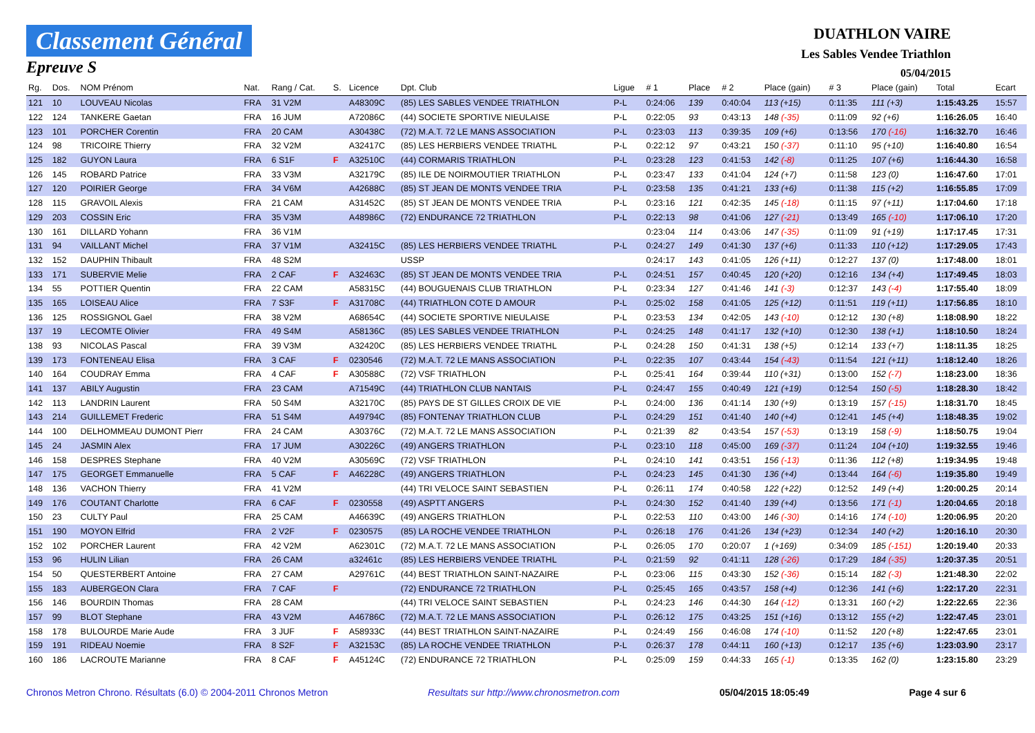Classement Général
Epreuve S
DUATHLON VAIRE
Les Sables Vendee Triathlon
05/04/2015
| Rg. | Dos. | NOM Prénom | Nat. | Rang / Cat. | S. | Licence | Dpt. Club | Ligue | # 1 | Place | # 2 | Place (gain) | # 3 | Place (gain) | Total | Ecart |
| --- | --- | --- | --- | --- | --- | --- | --- | --- | --- | --- | --- | --- | --- | --- | --- | --- |
| 121 | 10 | LOUVEAU Nicolas | FRA | 31 V2M | | A48309C | (85) LES SABLES VENDEE TRIATHLON | P-L | 0:24:06 | 139 | 0:40:04 | 113 (+15) | 0:11:35 | 111 (+3) | 1:15:43.25 | 15:57 |
| 122 | 124 | TANKERE Gaetan | FRA | 16 JUM | | A72086C | (44) SOCIETE SPORTIVE NIEULAISE | P-L | 0:22:05 | 93 | 0:43:13 | 148 (-35) | 0:11:09 | 92 (+6) | 1:16:26.05 | 16:40 |
| 123 | 101 | PORCHER Corentin | FRA | 20 CAM | | A30438C | (72) M.A.T. 72 LE MANS ASSOCIATION | P-L | 0:23:03 | 113 | 0:39:35 | 109 (+6) | 0:13:56 | 170 (-16) | 1:16:32.70 | 16:46 |
| 124 | 98 | TRICOIRE Thierry | FRA | 32 V2M | | A32417C | (85) LES HERBIERS VENDEE TRIATHL | P-L | 0:22:12 | 97 | 0:43:21 | 150 (-37) | 0:11:10 | 95 (+10) | 1:16:40.80 | 16:54 |
| 125 | 182 | GUYON Laura | FRA | 6 S1F | F | A32510C | (44) CORMARIS TRIATHLON | P-L | 0:23:28 | 123 | 0:41:53 | 142 (-8) | 0:11:25 | 107 (+6) | 1:16:44.30 | 16:58 |
| 126 | 145 | ROBARD Patrice | FRA | 33 V3M | | A32179C | (85) ILE DE NOIRMOUTIER TRIATHLON | P-L | 0:23:47 | 133 | 0:41:04 | 124 (+7) | 0:11:58 | 123 (0) | 1:16:47.60 | 17:01 |
| 127 | 120 | POIRIER George | FRA | 34 V6M | | A42688C | (85) ST JEAN DE MONTS VENDEE TRIA | P-L | 0:23:58 | 135 | 0:41:21 | 133 (+6) | 0:11:38 | 115 (+2) | 1:16:55.85 | 17:09 |
| 128 | 115 | GRAVOIL Alexis | FRA | 21 CAM | | A31452C | (85) ST JEAN DE MONTS VENDEE TRIA | P-L | 0:23:16 | 121 | 0:42:35 | 145 (-18) | 0:11:15 | 97 (+11) | 1:17:04.60 | 17:18 |
| 129 | 203 | COSSIN Eric | FRA | 35 V3M | | A48986C | (72) ENDURANCE 72 TRIATHLON | P-L | 0:22:13 | 98 | 0:41:06 | 127 (-21) | 0:13:49 | 165 (-10) | 1:17:06.10 | 17:20 |
| 130 | 161 | DILLARD Yohann | FRA | 36 V1M | | | | | 0:23:04 | 114 | 0:43:06 | 147 (-35) | 0:11:09 | 91 (+19) | 1:17:17.45 | 17:31 |
| 131 | 94 | VAILLANT Michel | FRA | 37 V1M | | A32415C | (85) LES HERBIERS VENDEE TRIATHL | P-L | 0:24:27 | 149 | 0:41:30 | 137 (+6) | 0:11:33 | 110 (+12) | 1:17:29.05 | 17:43 |
| 132 | 152 | DAUPHIN Thibault | FRA | 48 S2M | | | USSP | | 0:24:17 | 143 | 0:41:05 | 126 (+11) | 0:12:27 | 137 (0) | 1:17:48.00 | 18:01 |
| 133 | 171 | SUBERVIE Melie | FRA | 2 CAF | F | A32463C | (85) ST JEAN DE MONTS VENDEE TRIA | P-L | 0:24:51 | 157 | 0:40:45 | 120 (+20) | 0:12:16 | 134 (+4) | 1:17:49.45 | 18:03 |
| 134 | 55 | POTTIER Quentin | FRA | 22 CAM | | A58315C | (44) BOUGUENAIS CLUB TRIATHLON | P-L | 0:23:34 | 127 | 0:41:46 | 141 (-3) | 0:12:37 | 143 (-4) | 1:17:55.40 | 18:09 |
| 135 | 165 | LOISEAU Alice | FRA | 7 S3F | F | A31708C | (44) TRIATHLON COTE D AMOUR | P-L | 0:25:02 | 158 | 0:41:05 | 125 (+12) | 0:11:51 | 119 (+11) | 1:17:56.85 | 18:10 |
| 136 | 125 | ROSSIGNOL Gael | FRA | 38 V2M | | A68654C | (44) SOCIETE SPORTIVE NIEULAISE | P-L | 0:23:53 | 134 | 0:42:05 | 143 (-10) | 0:12:12 | 130 (+8) | 1:18:08.90 | 18:22 |
| 137 | 19 | LECOMTE Olivier | FRA | 49 S4M | | A58136C | (85) LES SABLES VENDEE TRIATHLON | P-L | 0:24:25 | 148 | 0:41:17 | 132 (+10) | 0:12:30 | 138 (+1) | 1:18:10.50 | 18:24 |
| 138 | 93 | NICOLAS Pascal | FRA | 39 V3M | | A32420C | (85) LES HERBIERS VENDEE TRIATHL | P-L | 0:24:28 | 150 | 0:41:31 | 138 (+5) | 0:12:14 | 133 (+7) | 1:18:11.35 | 18:25 |
| 139 | 173 | FONTENEAU Elisa | FRA | 3 CAF | F | 0230546 | (72) M.A.T. 72 LE MANS ASSOCIATION | P-L | 0:22:35 | 107 | 0:43:44 | 154 (-43) | 0:11:54 | 121 (+11) | 1:18:12.40 | 18:26 |
| 140 | 164 | COUDRAY Emma | FRA | 4 CAF | F | A30588C | (72) VSF TRIATHLON | P-L | 0:25:41 | 164 | 0:39:44 | 110 (+31) | 0:13:00 | 152 (-7) | 1:18:23.00 | 18:36 |
| 141 | 137 | ABILY Augustin | FRA | 23 CAM | | A71549C | (44) TRIATHLON CLUB NANTAIS | P-L | 0:24:47 | 155 | 0:40:49 | 121 (+19) | 0:12:54 | 150 (-5) | 1:18:28.30 | 18:42 |
| 142 | 113 | LANDRIN Laurent | FRA | 50 S4M | | A32170C | (85) PAYS DE ST GILLES CROIX DE VIE | P-L | 0:24:00 | 136 | 0:41:14 | 130 (+9) | 0:13:19 | 157 (-15) | 1:18:31.70 | 18:45 |
| 143 | 214 | GUILLEMET Frederic | FRA | 51 S4M | | A49794C | (85) FONTENAY TRIATHLON CLUB | P-L | 0:24:29 | 151 | 0:41:40 | 140 (+4) | 0:12:41 | 145 (+4) | 1:18:48.35 | 19:02 |
| 144 | 100 | DELHOMMEAU DUMONT Pierr | FRA | 24 CAM | | A30376C | (72) M.A.T. 72 LE MANS ASSOCIATION | P-L | 0:21:39 | 82 | 0:43:54 | 157 (-53) | 0:13:19 | 158 (-9) | 1:18:50.75 | 19:04 |
| 145 | 24 | JASMIN Alex | FRA | 17 JUM | | A30226C | (49) ANGERS TRIATHLON | P-L | 0:23:10 | 118 | 0:45:00 | 169 (-37) | 0:11:24 | 104 (+10) | 1:19:32.55 | 19:46 |
| 146 | 158 | DESPRES Stephane | FRA | 40 V2M | | A30569C | (72) VSF TRIATHLON | P-L | 0:24:10 | 141 | 0:43:51 | 156 (-13) | 0:11:36 | 112 (+8) | 1:19:34.95 | 19:48 |
| 147 | 175 | GEORGET Emmanuelle | FRA | 5 CAF | F | A46228C | (49) ANGERS TRIATHLON | P-L | 0:24:23 | 145 | 0:41:30 | 136 (+4) | 0:13:44 | 164 (-6) | 1:19:35.80 | 19:49 |
| 148 | 136 | VACHON Thierry | FRA | 41 V2M | | | (44) TRI VELOCE SAINT SEBASTIEN | P-L | 0:26:11 | 174 | 0:40:58 | 122 (+22) | 0:12:52 | 149 (+4) | 1:20:00.25 | 20:14 |
| 149 | 176 | COUTANT Charlotte | FRA | 6 CAF | F | 0230558 | (49) ASPTT ANGERS | P-L | 0:24:30 | 152 | 0:41:40 | 139 (+4) | 0:13:56 | 171 (-1) | 1:20:04.65 | 20:18 |
| 150 | 23 | CULTY Paul | FRA | 25 CAM | | A46639C | (49) ANGERS TRIATHLON | P-L | 0:22:53 | 110 | 0:43:00 | 146 (-30) | 0:14:16 | 174 (-10) | 1:20:06.95 | 20:20 |
| 151 | 190 | MOYON Elfrid | FRA | 2 V2F | F | 0230575 | (85) LA ROCHE VENDEE TRIATHLON | P-L | 0:26:18 | 176 | 0:41:26 | 134 (+23) | 0:12:34 | 140 (+2) | 1:20:16.10 | 20:30 |
| 152 | 102 | PORCHER Laurent | FRA | 42 V2M | | A62301C | (72) M.A.T. 72 LE MANS ASSOCIATION | P-L | 0:26:05 | 170 | 0:20:07 | 1 (+169) | 0:34:09 | 185 (-151) | 1:20:19.40 | 20:33 |
| 153 | 96 | HULIN Lilian | FRA | 26 CAM | | a32461c | (85) LES HERBIERS VENDEE TRIATHL | P-L | 0:21:59 | 92 | 0:41:11 | 128 (-26) | 0:17:29 | 184 (-35) | 1:20:37.35 | 20:51 |
| 154 | 50 | QUESTERBERT Antoine | FRA | 27 CAM | | A29761C | (44) BEST TRIATHLON SAINT-NAZAIRE | P-L | 0:23:06 | 115 | 0:43:30 | 152 (-36) | 0:15:14 | 182 (-3) | 1:21:48.30 | 22:02 |
| 155 | 183 | AUBERGEON Clara | FRA | 7 CAF | F | | (72) ENDURANCE 72 TRIATHLON | P-L | 0:25:45 | 165 | 0:43:57 | 158 (+4) | 0:12:36 | 141 (+6) | 1:22:17.20 | 22:31 |
| 156 | 146 | BOURDIN Thomas | FRA | 28 CAM | | | (44) TRI VELOCE SAINT SEBASTIEN | P-L | 0:24:23 | 146 | 0:44:30 | 164 (-12) | 0:13:31 | 160 (+2) | 1:22:22.65 | 22:36 |
| 157 | 99 | BLOT Stephane | FRA | 43 V2M | | A46786C | (72) M.A.T. 72 LE MANS ASSOCIATION | P-L | 0:26:12 | 175 | 0:43:25 | 151 (+16) | 0:13:12 | 155 (+2) | 1:22:47.45 | 23:01 |
| 158 | 178 | BULOURDE Marie Aude | FRA | 3 JUF | F | A58933C | (44) BEST TRIATHLON SAINT-NAZAIRE | P-L | 0:24:49 | 156 | 0:46:08 | 174 (-10) | 0:11:52 | 120 (+8) | 1:22:47.65 | 23:01 |
| 159 | 191 | RIDEAU Noemie | FRA | 8 S2F | F | A32153C | (85) LA ROCHE VENDEE TRIATHLON | P-L | 0:26:37 | 178 | 0:44:11 | 160 (+13) | 0:12:17 | 135 (+6) | 1:23:03.90 | 23:17 |
| 160 | 186 | LACROUTE Marianne | FRA | 8 CAF | F | A45124C | (72) ENDURANCE 72 TRIATHLON | P-L | 0:25:09 | 159 | 0:44:33 | 165 (-1) | 0:13:35 | 162 (0) | 1:23:15.80 | 23:29 |
Chronos Metron Chrono. Résultats (6.0) © 2004-2011 Chronos Metron Resultats sur http://www.chronosmetron.com 05/04/2015 18:05:49 Page 4 sur 6